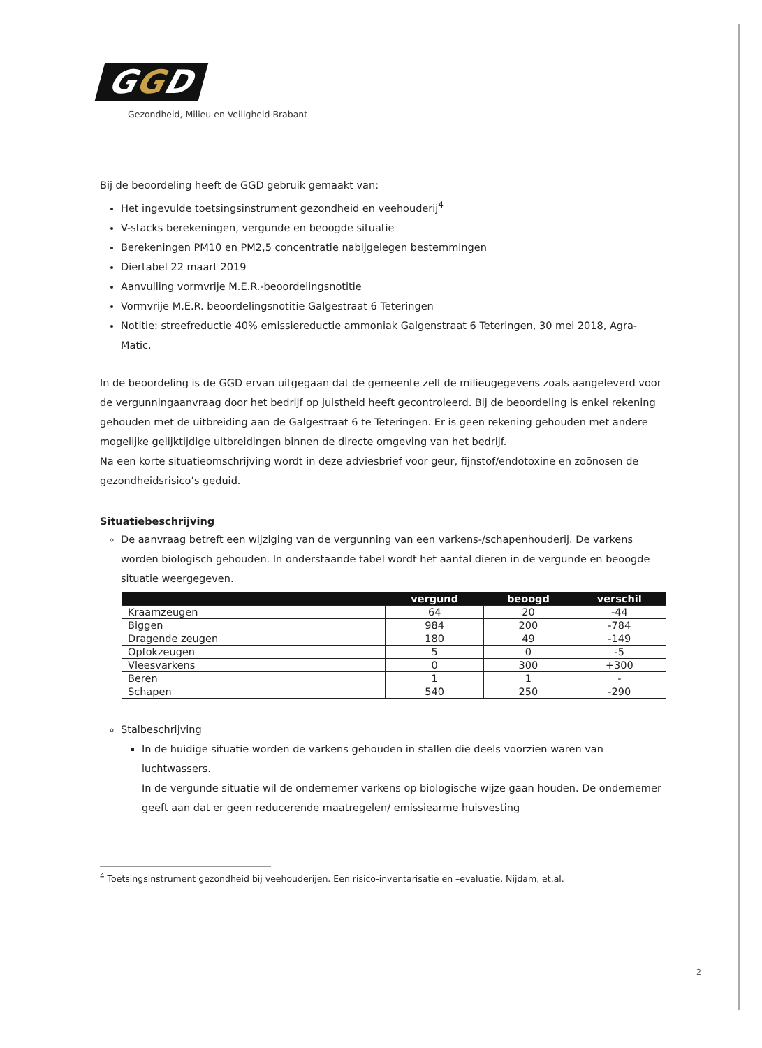GGD
Gezondheid, Milieu en Veiligheid Brabant
Bij de beoordeling heeft de GGD gebruik gemaakt van:
Het ingevulde toetsingsinstrument gezondheid en veehouderij<sup>4</sup>
V-stacks berekeningen, vergunde en beoogde situatie
Berekeningen PM10 en PM2,5 concentratie nabijgelegen bestemmingen
Diertabel 22 maart 2019
Aanvulling vormvrije M.E.R.-beoordelingsnotitie
Vormvrije M.E.R. beoordelingsnotitie Galgestraat 6 Teteringen
Notitie: streefreductie 40% emissiereductie ammoniak Galgenstraat 6 Teteringen, 30 mei 2018, Agra-Matic.
In de beoordeling is de GGD ervan uitgegaan dat de gemeente zelf de milieugegevens zoals aangeleverd voor de vergunningaanvraag door het bedrijf op juistheid heeft gecontroleerd. Bij de beoordeling is enkel rekening gehouden met de uitbreiding aan de Galgestraat 6 te Teteringen. Er is geen rekening gehouden met andere mogelijke gelijktijdige uitbreidingen binnen de directe omgeving van het bedrijf.
Na een korte situatieomschrijving wordt in deze adviesbrief voor geur, fijnstof/endotoxine en zoönosen de gezondheidsrisico’s geduid.
Situatiebeschrijving
De aanvraag betreft een wijziging van de vergunning van een varkens-/schapenhouderij. De varkens worden biologisch gehouden. In onderstaande tabel wordt het aantal dieren in de vergunde en beoogde situatie weergegeven.
| | vergund | beoogd | verschil |
| --- | --- | --- | --- |
| Kraamzeugen | 64 | 20 | -44 |
| Biggen | 984 | 200 | -784 |
| Dragende zeugen | 180 | 49 | -149 |
| Opfokzeugen | 5 | 0 | -5 |
| Vleesvarkens | 0 | 300 | +300 |
| Beren | 1 | 1 | - |
| Schapen | 540 | 250 | -290 |
Stalbeschrijving
In de huidige situatie worden de varkens gehouden in stallen die deels voorzien waren van luchtwassers.
In de vergunde situatie wil de ondernemer varkens op biologische wijze gaan houden. De ondernemer geeft aan dat er geen reducerende maatregelen/ emissiearme huisvesting
<sup>4</sup> Toetsingsinstrument gezondheid bij veehouderijen. Een risico-inventarisatie en –evaluatie. Nijdam, et.al.
2